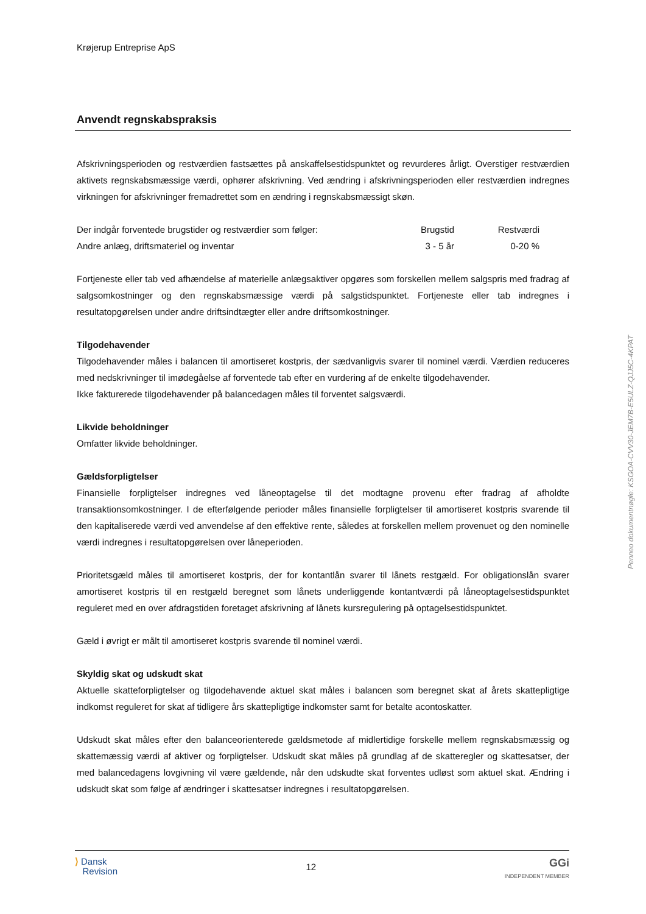Krøjerup Entreprise ApS
Anvendt regnskabspraksis
Afskrivningsperioden og restværdien fastsættes på anskaffelsestidspunktet og revurderes årligt. Overstiger restværdien aktivets regnskabsmæssige værdi, ophører afskrivning. Ved ændring i afskrivningsperioden eller restværdien indregnes virkningen for afskrivninger fremadrettet som en ændring i regnskabsmæssigt skøn.
| Der indgår forventede brugstider og restværdier som følger: | Brugstid | Restværdi |
| Andre anlæg, driftsmateriel og inventar | 3 - 5 år | 0-20 % |
Fortjeneste eller tab ved afhændelse af materielle anlægsaktiver opgøres som forskellen mellem salgspris med fradrag af salgsomkostninger og den regnskabsmæssige værdi på salgstidspunktet. Fortjeneste eller tab indregnes i resultatopgørelsen under andre driftsindtægter eller andre driftsomkostninger.
Tilgodehavender
Tilgodehavender måles i balancen til amortiseret kostpris, der sædvanligvis svarer til nominel værdi. Værdien reduceres med nedskrivninger til imødegåelse af forventede tab efter en vurdering af de enkelte tilgodehavender.
Ikke fakturerede tilgodehavender på balancedagen måles til forventet salgsværdi.
Likvide beholdninger
Omfatter likvide beholdninger.
Gældsforpligtelser
Finansielle forpligtelser indregnes ved låneoptagelse til det modtagne provenu efter fradrag af afholdte transaktionsomkostninger. I de efterfølgende perioder måles finansielle forpligtelser til amortiseret kostpris svarende til den kapitaliserede værdi ved anvendelse af den effektive rente, således at forskellen mellem provenuet og den nominelle værdi indregnes i resultatopgørelsen over låneperioden.
Prioritetsgæld måles til amortiseret kostpris, der for kontantlån svarer til lånets restgæld. For obligationslån svarer amortiseret kostpris til en restgæld beregnet som lånets underliggende kontantværdi på låneoptagelsestidspunktet reguleret med en over afdragstiden foretaget afskrivning af lånets kursregulering på optagelsestidspunktet.
Gæld i øvrigt er målt til amortiseret kostpris svarende til nominel værdi.
Skyldig skat og udskudt skat
Aktuelle skatteforpligtelser og tilgodehavende aktuel skat måles i balancen som beregnet skat af årets skattepligtige indkomst reguleret for skat af tidligere års skattepligtige indkomster samt for betalte acontoskatter.
Udskudt skat måles efter den balanceorienterede gældsmetode af midlertidige forskelle mellem regnskabsmæssig og skattemæssig værdi af aktiver og forpligtelser. Udskudt skat måles på grundlag af de skatteregler og skattesatser, der med balancedagens lovgivning vil være gældende, når den udskudte skat forventes udløst som aktuel skat. Ændring i udskudt skat som følge af ændringer i skattesatser indregnes i resultatopgørelsen.
⟩ Dansk
Revision
12
GGi
INDEPENDENT MEMBER
Penneo dokumentnøgle: KSGOA-CVV30-JEM7B-E5ULZ-QJJ5C-4KPAT